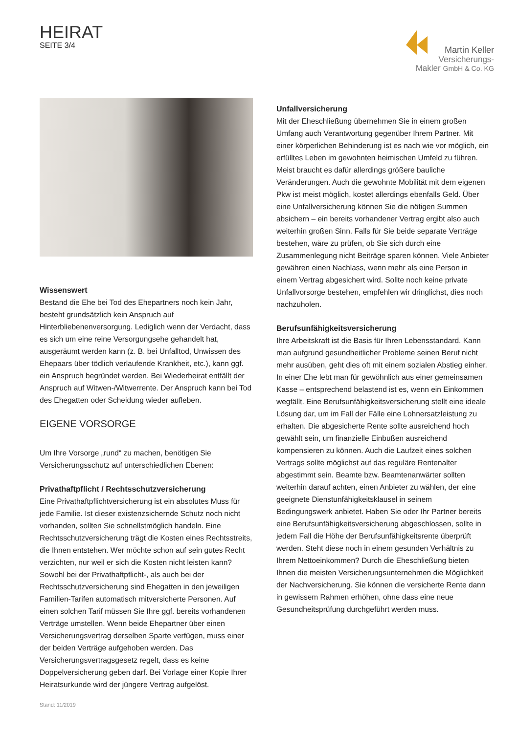HEIRAT
SEITE 3/4
Martin Keller
Versicherungs-
Makler GmbH & Co. KG
Wissenswert
Bestand die Ehe bei Tod des Ehepartners noch kein Jahr, besteht grundsätzlich kein Anspruch auf Hinterbliebenenversorgung. Lediglich wenn der Verdacht, dass es sich um eine reine Versorgungsehe gehandelt hat, ausgeräumt werden kann (z. B. bei Unfalltod, Unwissen des Ehepaars über tödlich verlaufende Krankheit, etc.), kann ggf. ein Anspruch begründet werden. Bei Wiederheirat entfällt der Anspruch auf Witwen-/Witwerrente. Der Anspruch kann bei Tod des Ehegatten oder Scheidung wieder aufleben.
EIGENE VORSORGE
Um Ihre Vorsorge „rund“ zu machen, benötigen Sie Versicherungsschutz auf unterschiedlichen Ebenen:
Privathaftpflicht / Rechtsschutzversicherung
Eine Privathaftpflichtversicherung ist ein absolutes Muss für jede Familie. Ist dieser existenzsichernde Schutz noch nicht vorhanden, sollten Sie schnellstmöglich handeln. Eine Rechtsschutzversicherung trägt die Kosten eines Rechtsstreits, die Ihnen entstehen. Wer möchte schon auf sein gutes Recht verzichten, nur weil er sich die Kosten nicht leisten kann?
Sowohl bei der Privathaftpflicht-, als auch bei der Rechtsschutzversicherung sind Ehegatten in den jeweiligen Familien-Tarifen automatisch mitversicherte Personen. Auf einen solchen Tarif müssen Sie Ihre ggf. bereits vorhandenen Verträge umstellen. Wenn beide Ehepartner über einen Versicherungsvertrag derselben Sparte verfügen, muss einer der beiden Verträge aufgehoben werden. Das Versicherungsvertragsgesetz regelt, dass es keine Doppelversicherung geben darf. Bei Vorlage einer Kopie Ihrer Heiratsurkunde wird der jüngere Vertrag aufgelöst.
Unfallversicherung
Mit der Eheschließung übernehmen Sie in einem großen Umfang auch Verantwortung gegenüber Ihrem Partner. Mit einer körperlichen Behinderung ist es nach wie vor möglich, ein erfülltes Leben im gewohnten heimischen Umfeld zu führen. Meist braucht es dafür allerdings größere bauliche Veränderungen. Auch die gewohnte Mobilität mit dem eigenen Pkw ist meist möglich, kostet allerdings ebenfalls Geld. Über eine Unfallversicherung können Sie die nötigen Summen absichern – ein bereits vorhandener Vertrag ergibt also auch weiterhin großen Sinn. Falls für Sie beide separate Verträge bestehen, wäre zu prüfen, ob Sie sich durch eine Zusammenlegung nicht Beiträge sparen können. Viele Anbieter gewähren einen Nachlass, wenn mehr als eine Person in einem Vertrag abgesichert wird. Sollte noch keine private Unfallvorsorge bestehen, empfehlen wir dringlichst, dies noch nachzuholen.
Berufsunfähigkeitsversicherung
Ihre Arbeitskraft ist die Basis für Ihren Lebensstandard. Kann man aufgrund gesundheitlicher Probleme seinen Beruf nicht mehr ausüben, geht dies oft mit einem sozialen Abstieg einher. In einer Ehe lebt man für gewöhnlich aus einer gemeinsamen Kasse – entsprechend belastend ist es, wenn ein Einkommen wegfällt. Eine Berufsunfähigkeitsversicherung stellt eine ideale Lösung dar, um im Fall der Fälle eine Lohnersatzleistung zu erhalten. Die abgesicherte Rente sollte ausreichend hoch gewählt sein, um finanzielle Einbußen ausreichend kompensieren zu können. Auch die Laufzeit eines solchen Vertrags sollte möglichst auf das reguläre Rentenalter abgestimmt sein. Beamte bzw. Beamtenanwärter sollten weiterhin darauf achten, einen Anbieter zu wählen, der eine geeignete Dienstunfähigkeitsklausel in seinem Bedingungswerk anbietet. Haben Sie oder Ihr Partner bereits eine Berufsunfähigkeitsversicherung abgeschlossen, sollte in jedem Fall die Höhe der Berufsunfähigkeitsrente überprüft werden. Steht diese noch in einem gesunden Verhältnis zu Ihrem Nettoeinkommen? Durch die Eheschließung bieten Ihnen die meisten Versicherungsunternehmen die Möglichkeit der Nachversicherung. Sie können die versicherte Rente dann in gewissem Rahmen erhöhen, ohne dass eine neue Gesundheitsprüfung durchgeführt werden muss.
Stand: 11/2019